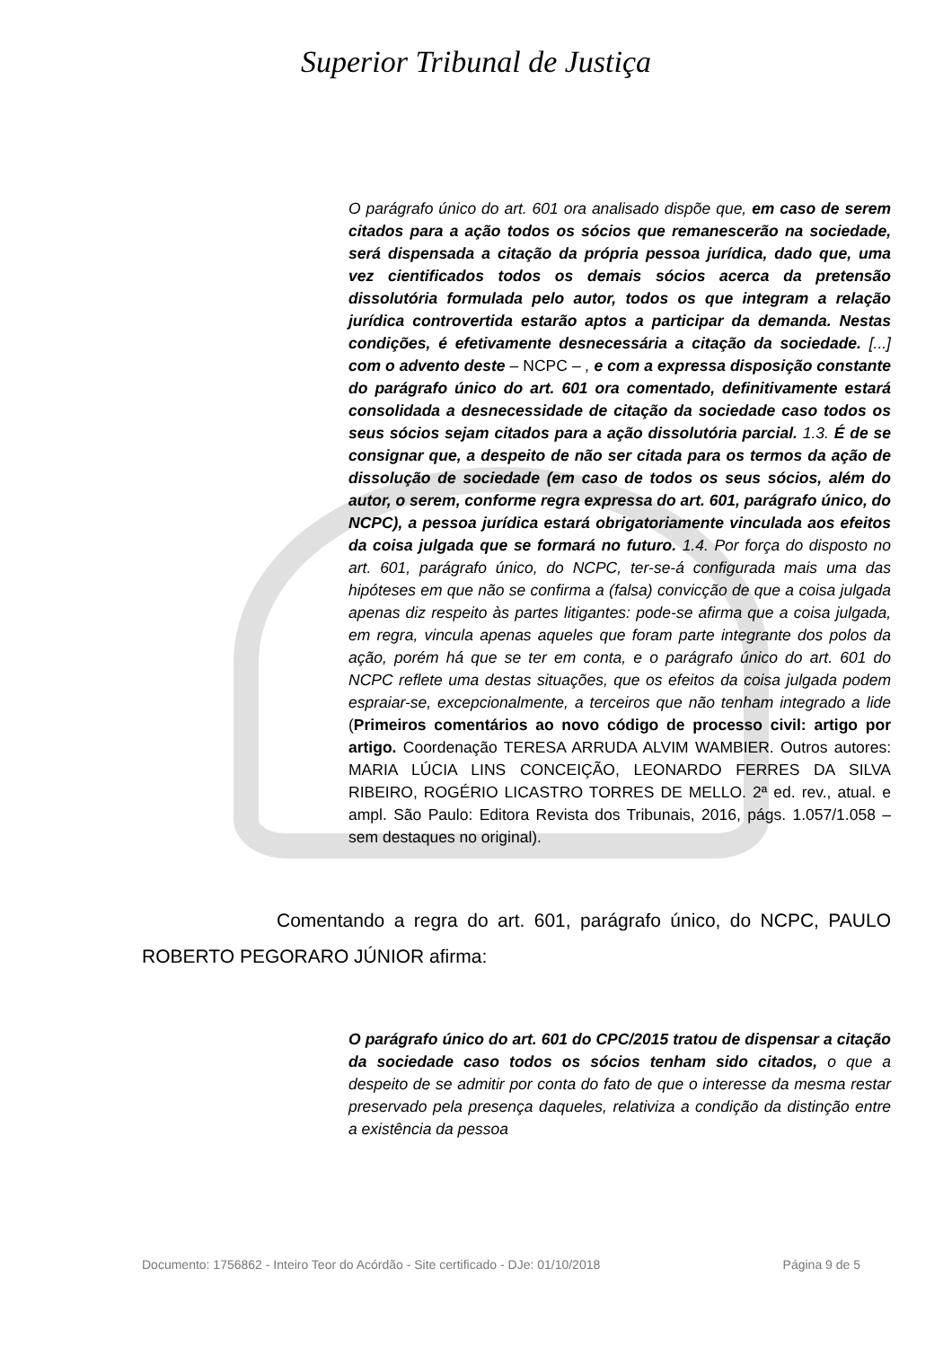Superior Tribunal de Justiça
O parágrafo único do art. 601 ora analisado dispõe que, em caso de serem citados para a ação todos os sócios que remanescerão na sociedade, será dispensada a citação da própria pessoa jurídica, dado que, uma vez cientificados todos os demais sócios acerca da pretensão dissolutória formulada pelo autor, todos os que integram a relação jurídica controvertida estarão aptos a participar da demanda. Nestas condições, é efetivamente desnecessária a citação da sociedade. [...] com o advento deste – NCPC – , e com a expressa disposição constante do parágrafo único do art. 601 ora comentado, definitivamente estará consolidada a desnecessidade de citação da sociedade caso todos os seus sócios sejam citados para a ação dissolutória parcial. 1.3. É de se consignar que, a despeito de não ser citada para os termos da ação de dissolução de sociedade (em caso de todos os seus sócios, além do autor, o serem, conforme regra expressa do art. 601, parágrafo único, do NCPC), a pessoa jurídica estará obrigatoriamente vinculada aos efeitos da coisa julgada que se formará no futuro. 1.4. Por força do disposto no art. 601, parágrafo único, do NCPC, ter-se-á configurada mais uma das hipóteses em que não se confirma a (falsa) convicção de que a coisa julgada apenas diz respeito às partes litigantes: pode-se afirma que a coisa julgada, em regra, vincula apenas aqueles que foram parte integrante dos polos da ação, porém há que se ter em conta, e o parágrafo único do art. 601 do NCPC reflete uma destas situações, que os efeitos da coisa julgada podem espraiar-se, excepcionalmente, a terceiros que não tenham integrado a lide (Primeiros comentários ao novo código de processo civil: artigo por artigo. Coordenação TERESA ARRUDA ALVIM WAMBIER. Outros autores: MARIA LÚCIA LINS CONCEIÇÃO, LEONARDO FERRES DA SILVA RIBEIRO, ROGÉRIO LICASTRO TORRES DE MELLO. 2ª ed. rev., atual. e ampl. São Paulo: Editora Revista dos Tribunais, 2016, págs. 1.057/1.058 – sem destaques no original).
Comentando a regra do art. 601, parágrafo único, do NCPC, PAULO ROBERTO PEGORARO JÚNIOR afirma:
O parágrafo único do art. 601 do CPC/2015 tratou de dispensar a citação da sociedade caso todos os sócios tenham sido citados, o que a despeito de se admitir por conta do fato de que o interesse da mesma restar preservado pela presença daqueles, relativiza a condição da distinção entre a existência da pessoa
Documento: 1756862 - Inteiro Teor do Acórdão - Site certificado - DJe: 01/10/2018 Página 9 de 5